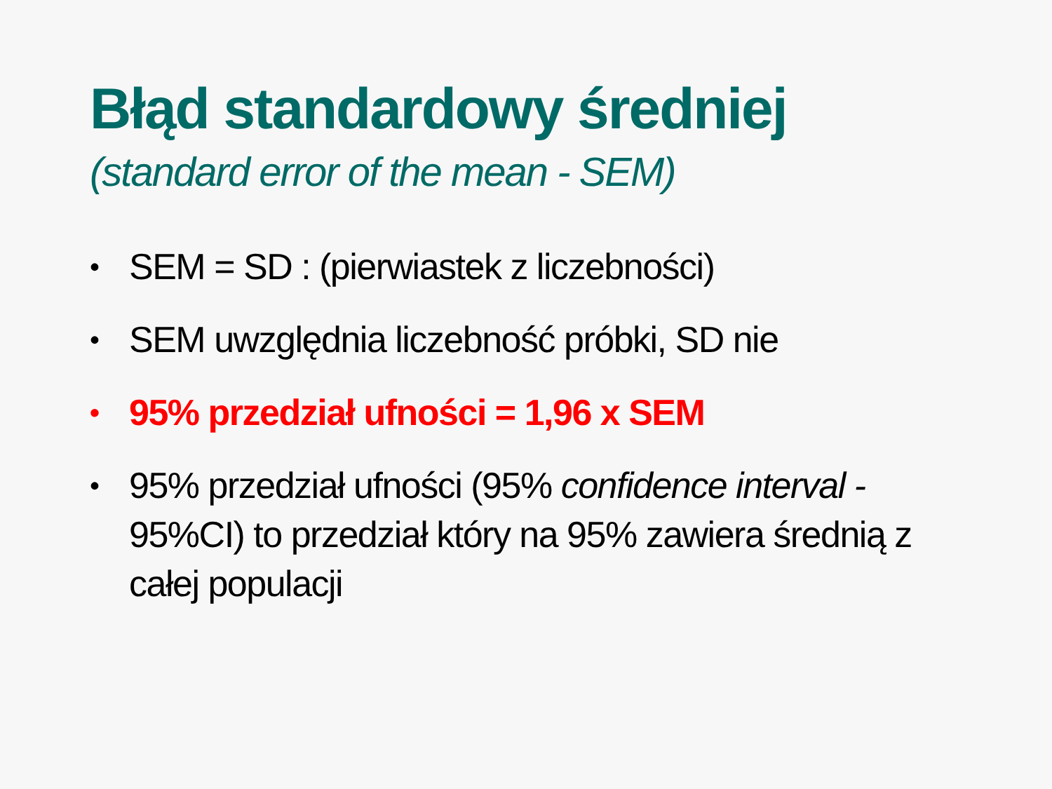Błąd standardowy średniej
(standard error of the mean - SEM)
• SEM = SD : (pierwiastek z liczebności)
• SEM uwzględnia liczebność próbki, SD nie
• 95% przedział ufności = 1,96 x SEM
• 95% przedział ufności (95% confidence interval - 95%CI) to przedział który na 95% zawiera średnią z całej populacji